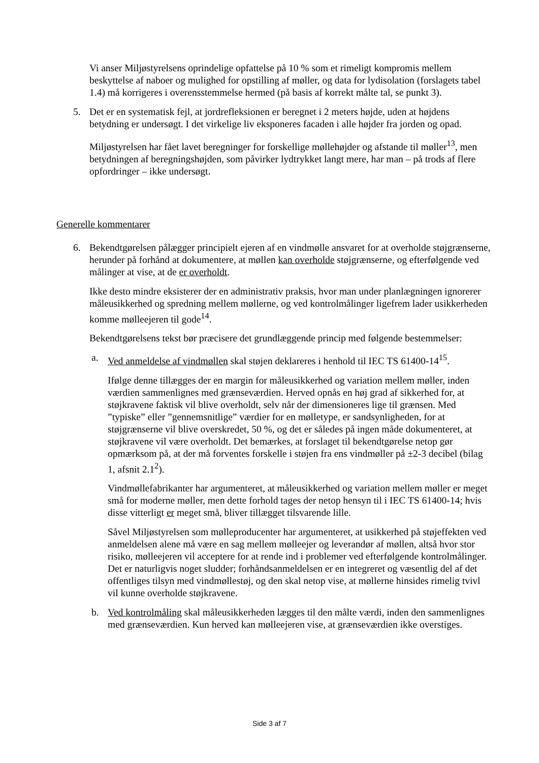Vi anser Miljøstyrelsens oprindelige opfattelse på 10 % som et rimeligt kompromis mellem beskyttelse af naboer og mulighed for opstilling af møller, og data for lydisolation (forslagets tabel 1.4) må korrigeres i overensstemmelse hermed (på basis af korrekt målte tal, se punkt 3).
5. Det er en systematisk fejl, at jordrefleksionen er beregnet i 2 meters højde, uden at højdens betydning er undersøgt. I det virkelige liv eksponeres facaden i alle højder fra jorden og opad.
Miljøstyrelsen har fået lavet beregninger for forskellige møllehøjder og afstande til møller<sup>13</sup>, men betydningen af beregningshøjden, som påvirker lydtrykket langt mere, har man – på trods af flere opfordringer – ikke undersøgt.
Generelle kommentarer
6. Bekendtgørelsen pålægger principielt ejeren af en vindmølle ansvaret for at overholde støjgrænserne, herunder på forhånd at dokumentere, at møllen kan overholde støjgrænserne, og efterfølgende ved målinger at vise, at de er overholdt.
Ikke desto mindre eksisterer der en administrativ praksis, hvor man under planlægningen ignorerer måleusikkerhed og spredning mellem møllerne, og ved kontrolmålinger ligefrem lader usikkerheden komme mølleejeren til gode<sup>14</sup>.
Bekendtgørelsens tekst bør præcisere det grundlæggende princip med følgende bestemmelser:
a. Ved anmeldelse af vindmøllen skal støjen deklareres i henhold til IEC TS 61400-14<sup>15</sup>.
Ifølge denne tillægges der en margin for måleusikkerhed og variation mellem møller, inden værdien sammenlignes med grænseværdien. Herved opnås en høj grad af sikkerhed for, at støjkravene faktisk vil blive overholdt, selv når der dimensioneres lige til grænsen. Med ”typiske” eller ”gennemsnitlige” værdier for en mølletype, er sandsynligheden, for at støjgrænserne vil blive overskredet, 50 %, og det er således på ingen måde dokumenteret, at støjkravene vil være overholdt. Det bemærkes, at forslaget til bekendtgørelse netop gør opmærksom på, at der må forventes forskelle i støjen fra ens vindmøller på ±2-3 decibel (bilag 1, afsnit 2.1<sup>2</sup>).
Vindmøllefabrikanter har argumenteret, at måleusikkerhed og variation mellem møller er meget små for moderne møller, men dette forhold tages der netop hensyn til i IEC TS 61400-14; hvis disse vitterligt er meget små, bliver tillægget tilsvarende lille.
Såvel Miljøstyrelsen som mølleproducenter har argumenteret, at usikkerhed på støjeffekten ved anmeldelsen alene må være en sag mellem mølleejer og leverandør af møllen, altså hvor stor risiko, mølleejeren vil acceptere for at rende ind i problemer ved efterfølgende kontrolmålinger. Det er naturligvis noget sludder; forhåndsanmeldelsen er en integreret og væsentlig del af det offentliges tilsyn med vindmøllestøj, og den skal netop vise, at møllerne hinsides rimelig tvivl vil kunne overholde støjkravene.
b. Ved kontrolmåling skal måleusikkerheden lægges til den målte værdi, inden den sammenlignes med grænseværdien. Kun herved kan mølleejeren vise, at grænseværdien ikke overstiges.
Side 3 af 7